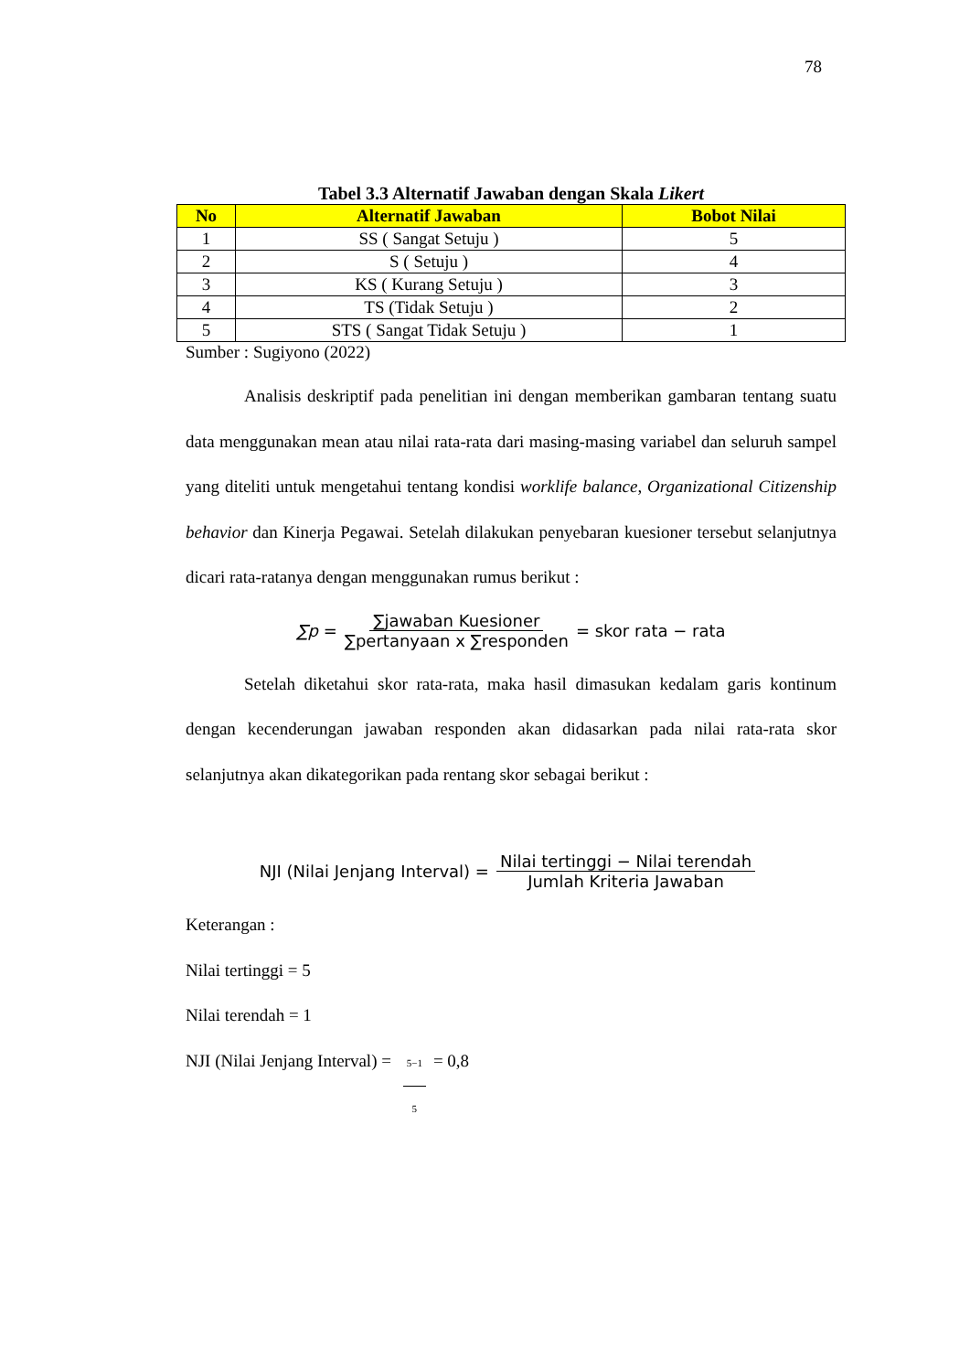78
Tabel 3.3 Alternatif Jawaban dengan Skala Likert
| No | Alternatif Jawaban | Bobot Nilai |
| --- | --- | --- |
| 1 | SS ( Sangat Setuju ) | 5 |
| 2 | S ( Setuju ) | 4 |
| 3 | KS ( Kurang Setuju ) | 3 |
| 4 | TS (Tidak Setuju ) | 2 |
| 5 | STS ( Sangat Tidak Setuju ) | 1 |
Sumber : Sugiyono (2022)
Analisis deskriptif pada penelitian ini dengan memberikan gambaran tentang suatu data menggunakan mean atau nilai rata-rata dari masing-masing variabel dan seluruh sampel yang diteliti untuk mengetahui tentang kondisi worklife balance, Organizational Citizenship behavior dan Kinerja Pegawai. Setelah dilakukan penyebaran kuesioner tersebut selanjutnya dicari rata-ratanya dengan menggunakan rumus berikut :
∑p = ∑jawaban Kuesioner ∑pertanyaan x ∑responden = skor rata − rata
Setelah diketahui skor rata-rata, maka hasil dimasukan kedalam garis kontinum dengan kecenderungan jawaban responden akan didasarkan pada nilai rata-rata skor selanjutnya akan dikategorikan pada rentang skor sebagai berikut :
NJI (Nilai Jenjang Interval) = Nilai tertinggi − Nilai terendah Jumlah Kriteria Jawaban
Keterangan :
Nilai tertinggi = 5
Nilai terendah = 1
NJI (Nilai Jenjang Interval) = 5−1 5 = 0,8